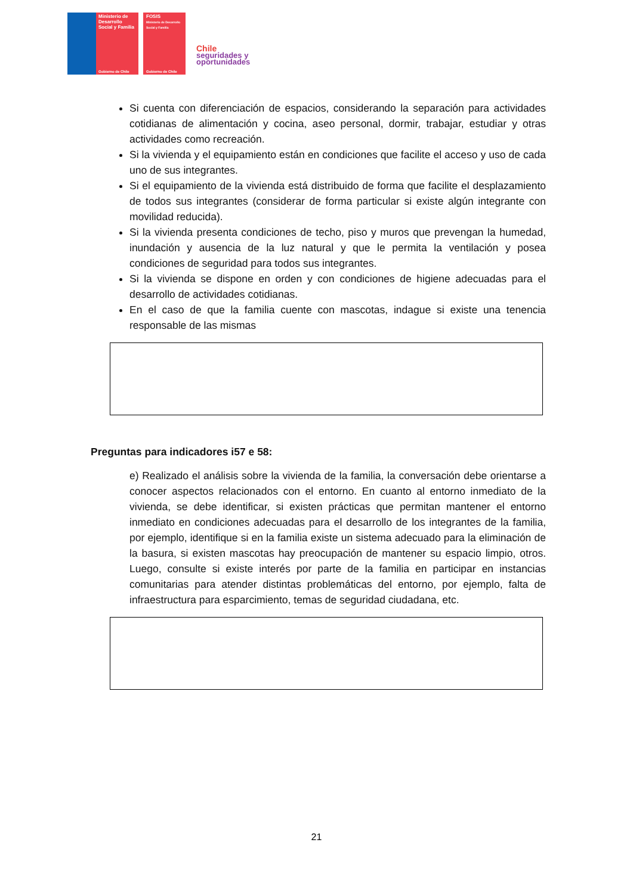Ministerio de Desarrollo Social y Familia
Gobierno de Chile
FOSIS
Ministerio de Desarrollo Social y Familia
Gobierno de Chile
Chile
seguridades y
oportunidades
Si cuenta con diferenciación de espacios, considerando la separación para actividades cotidianas de alimentación y cocina, aseo personal, dormir, trabajar, estudiar y otras actividades como recreación.
Si la vivienda y el equipamiento están en condiciones que facilite el acceso y uso de cada uno de sus integrantes.
Si el equipamiento de la vivienda está distribuido de forma que facilite el desplazamiento de todos sus integrantes (considerar de forma particular si existe algún integrante con movilidad reducida).
Si la vivienda presenta condiciones de techo, piso y muros que prevengan la humedad, inundación y ausencia de la luz natural y que le permita la ventilación y posea condiciones de seguridad para todos sus integrantes.
Si la vivienda se dispone en orden y con condiciones de higiene adecuadas para el desarrollo de actividades cotidianas.
En el caso de que la familia cuente con mascotas, indague si existe una tenencia responsable de las mismas
Preguntas para indicadores i57 e 58:
e) Realizado el análisis sobre la vivienda de la familia, la conversación debe orientarse a conocer aspectos relacionados con el entorno. En cuanto al entorno inmediato de la vivienda, se debe identificar, si existen prácticas que permitan mantener el entorno inmediato en condiciones adecuadas para el desarrollo de los integrantes de la familia, por ejemplo, identifique si en la familia existe un sistema adecuado para la eliminación de la basura, si existen mascotas hay preocupación de mantener su espacio limpio, otros. Luego, consulte si existe interés por parte de la familia en participar en instancias comunitarias para atender distintas problemáticas del entorno, por ejemplo, falta de infraestructura para esparcimiento, temas de seguridad ciudadana, etc.
21